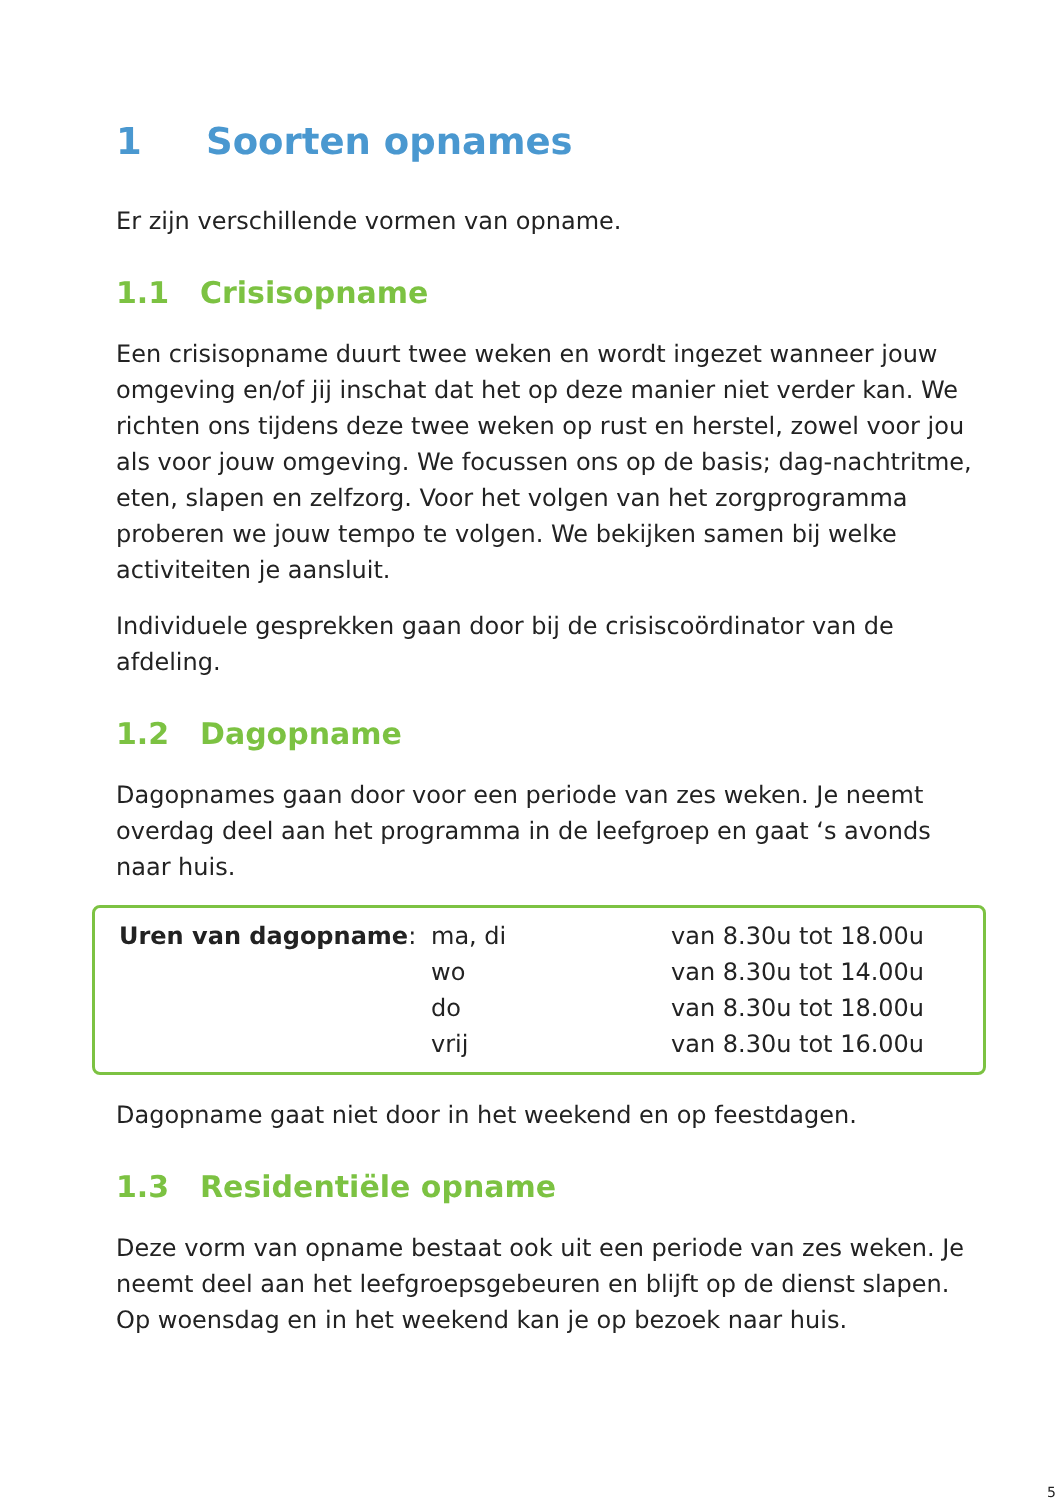1 Soorten opnames
Er zijn verschillende vormen van opname.
1.1 Crisisopname
Een crisisopname duurt twee weken en wordt ingezet wanneer jouw omgeving en/of jij inschat dat het op deze manier niet verder kan. We richten ons tijdens deze twee weken op rust en herstel, zowel voor jou als voor jouw omgeving. We focussen ons op de basis; dag-nachtritme, eten, slapen en zelfzorg. Voor het volgen van het zorgprogramma proberen we jouw tempo te volgen. We bekijken samen bij welke activiteiten je aansluit.
Individuele gesprekken gaan door bij de crisiscoördinator van de afdeling.
1.2 Dagopname
Dagopnames gaan door voor een periode van zes weken. Je neemt overdag deel aan het programma in de leefgroep en gaat ‘s avonds naar huis.
| Uren van dagopname : | ma, di | van 8.30u tot 18.00u |
| | wo | van 8.30u tot 14.00u |
| | do | van 8.30u tot 18.00u |
| | vrij | van 8.30u tot 16.00u |
Dagopname gaat niet door in het weekend en op feestdagen.
1.3 Residentiële opname
Deze vorm van opname bestaat ook uit een periode van zes weken. Je neemt deel aan het leefgroepsgebeuren en blijft op de dienst slapen. Op woensdag en in het weekend kan je op bezoek naar huis.
5